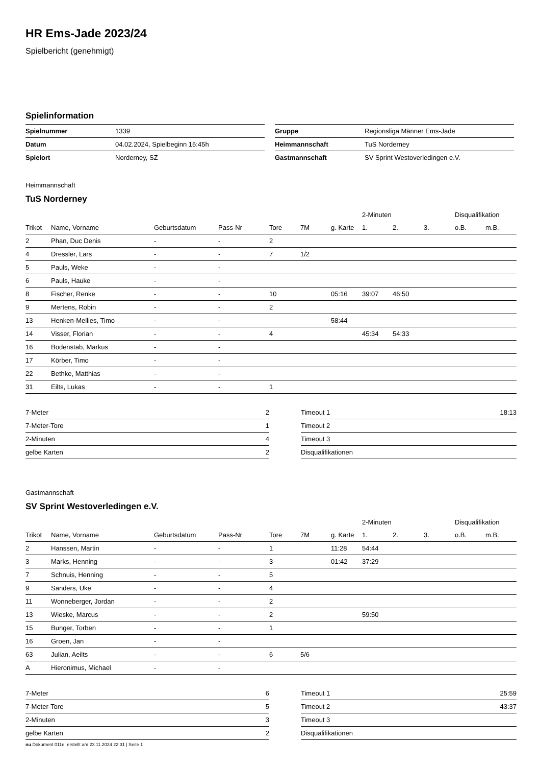HR Ems-Jade 2023/24
Spielbericht (genehmigt)
Spielinformation
| Spielnummer | 1339 |
| Datum | 04.02.2024, Spielbeginn 15:45h |
| Spielort | Norderney, SZ |
| Gruppe | Regionsliga Männer Ems-Jade |
| Heimmannschaft | TuS Norderney |
| Gastmannschaft | SV Sprint Westoverledingen e.V. |
Heimmannschaft
TuS Norderney
| | | | | | | | 2-Minuten | | | Disqualifikation | |
| --- | --- | --- | --- | --- | --- | --- | --- | --- | --- | --- | --- |
| Trikot | Name, Vorname | Geburtsdatum | Pass-Nr | Tore | 7M | g. Karte | 1. | 2. | 3. | o.B. | m.B. |
| 2 | Phan, Duc Denis | - | - | 2 | | | | | | | |
| 4 | Dressler, Lars | - | - | 7 | 1/2 | | | | | | |
| 5 | Pauls, Weke | - | - | | | | | | | | |
| 6 | Pauls, Hauke | - | - | | | | | | | | |
| 8 | Fischer, Renke | - | - | 10 | | 05:16 | 39:07 | 46:50 | | | |
| 9 | Mertens, Robin | - | - | 2 | | | | | | | |
| 13 | Henken-Mellies, Timo | - | - | | | 58:44 | | | | | |
| 14 | Visser, Florian | - | - | 4 | | | 45:34 | 54:33 | | | |
| 16 | Bodenstab, Markus | - | - | | | | | | | | |
| 17 | Körber, Timo | - | - | | | | | | | | |
| 22 | Bethke, Matthias | - | - | | | | | | | | |
| 31 | Eilts, Lukas | - | - | 1 | | | | | | | |
| 7-Meter | 2 |
| 7-Meter-Tore | 1 |
| 2-Minuten | 4 |
| gelbe Karten | 2 |
| Timeout 1 | 18:13 |
| Timeout 2 | |
| Timeout 3 | |
| Disqualifikationen | |
Gastmannschaft
SV Sprint Westoverledingen e.V.
| | | | | | | | 2-Minuten | | | Disqualifikation | |
| --- | --- | --- | --- | --- | --- | --- | --- | --- | --- | --- | --- |
| Trikot | Name, Vorname | Geburtsdatum | Pass-Nr | Tore | 7M | g. Karte | 1. | 2. | 3. | o.B. | m.B. |
| 2 | Hanssen, Martin | - | - | 1 | | 11:28 | 54:44 | | | | |
| 3 | Marks, Henning | - | - | 3 | | 01:42 | 37:29 | | | | |
| 7 | Schnuis, Henning | - | - | 5 | | | | | | | |
| 9 | Sanders, Uke | - | - | 4 | | | | | | | |
| 11 | Wonneberger, Jordan | - | - | 2 | | | | | | | |
| 13 | Wieske, Marcus | - | - | 2 | | | 59:50 | | | | |
| 15 | Bunger, Torben | - | - | 1 | | | | | | | |
| 16 | Groen, Jan | - | - | | | | | | | | |
| 63 | Julian, Aeilts | - | - | 6 | 5/6 | | | | | | |
| A | Hieronimus, Michael | - | - | | | | | | | | |
| 7-Meter | 6 |
| 7-Meter-Tore | 5 |
| 2-Minuten | 3 |
| gelbe Karten | 2 |
| Timeout 1 | 25:59 |
| Timeout 2 | 43:37 |
| Timeout 3 | |
| Disqualifikationen | |
nu.Dokument 011e, erstellt am 23.11.2024 22:31 | Seite 1